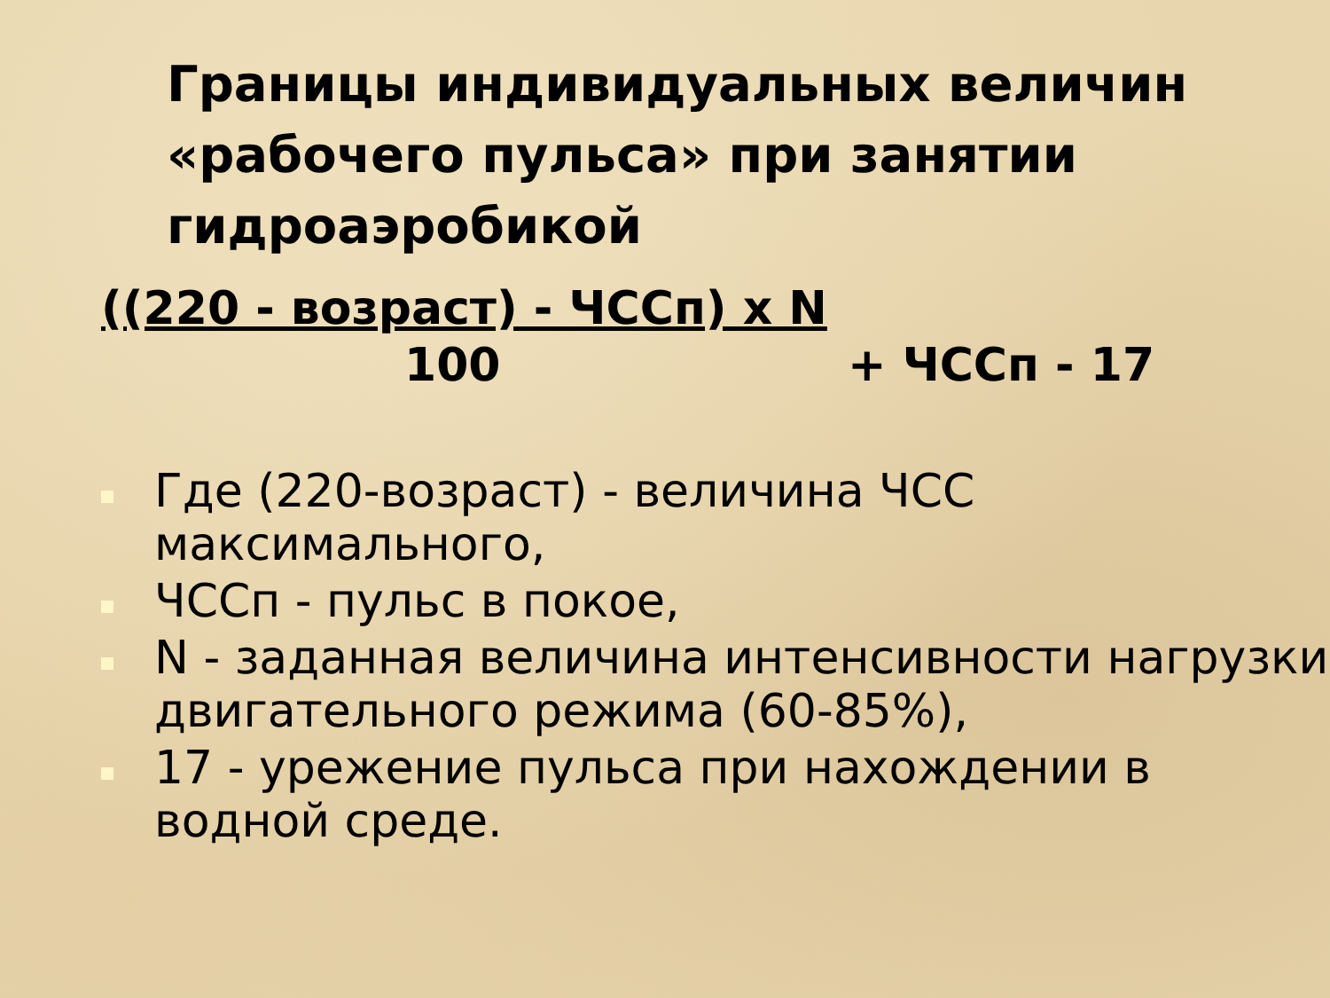Границы индивидуальных величин «рабочего пульса» при занятии гидроаэробикой
((220 - возраст) - ЧССп) х N
100 + ЧССп - 17
Где (220-возраст) - величина ЧСС максимального,
ЧССп - пульс в покое,
N - заданная величина интенсивности нагрузки двигательного режима (60-85%),
17 - урежение пульса при нахождении в водной среде.